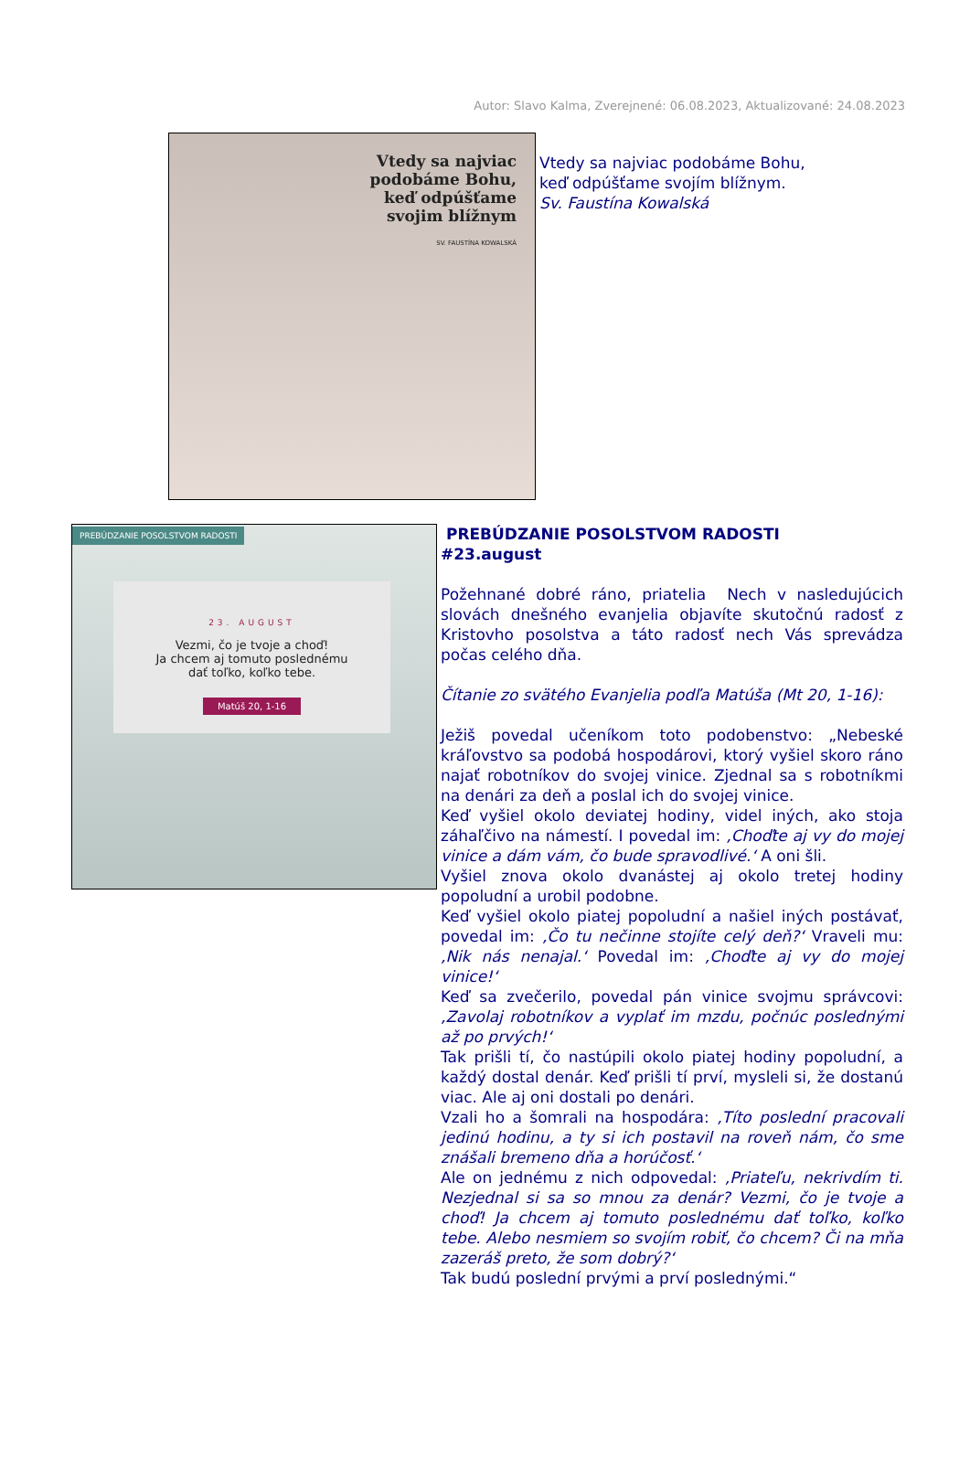Autor: Slavo Kalma, Zverejnené: 06.08.2023, Aktualizované: 24.08.2023
Vtedy sa najviac
podobáme Bohu,
keď odpúšťame
svojim blížnym
SV. FAUSTÍNA KOWALSKÁ
Vtedy sa najviac podobáme Bohu,
keď odpúšťame svojím blížnym.
Sv. Faustína Kowalská
PREBÚDZANIE POSOLSTVOM RADOSTI
23. AUGUST
Vezmi, čo je tvoje a choď!
Ja chcem aj tomuto poslednému
dať toľko, koľko tebe.
Matúš 20, 1-16
PREBÚDZANIE POSOLSTVOM RADOSTI
#23.august
Požehnané dobré ráno, priatelia Nech v nasledujúcich slovách dnešného evanjelia objavíte skutočnú radosť z Kristovho posolstva a táto radosť nech Vás sprevádza počas celého dňa.
Čítanie zo svätého Evanjelia podľa Matúša (Mt 20, 1-16):
Ježiš povedal učeníkom toto podobenstvo: „Nebeské kráľovstvo sa podobá hospodárovi, ktorý vyšiel skoro ráno najať robotníkov do svojej vinice. Zjednal sa s robotníkmi na denári za deň a poslal ich do svojej vinice.
Keď vyšiel okolo deviatej hodiny, videl iných, ako stoja záhaľčivo na námestí. I povedal im: ‚Choďte aj vy do mojej vinice a dám vám, čo bude spravodlivé.‘ A oni šli.
Vyšiel znova okolo dvanástej aj okolo tretej hodiny popoludní a urobil podobne.
Keď vyšiel okolo piatej popoludní a našiel iných postávať, povedal im: ‚Čo tu nečinne stojíte celý deň?‘ Vraveli mu: ‚Nik nás nenajal.‘ Povedal im: ‚Choďte aj vy do mojej vinice!‘
Keď sa zvečerilo, povedal pán vinice svojmu správcovi: ‚Zavolaj robotníkov a vyplať im mzdu, počnúc poslednými až po prvých!‘
Tak prišli tí, čo nastúpili okolo piatej hodiny popoludní, a každý dostal denár. Keď prišli tí prví, mysleli si, že dostanú viac. Ale aj oni dostali po denári.
Vzali ho a šomrali na hospodára: ‚Títo poslední pracovali jedinú hodinu, a ty si ich postavil na roveň nám, čo sme znášali bremeno dňa a horúčosť.‘
Ale on jednému z nich odpovedal: ‚Priateľu, nekrivdím ti. Nezjednal si sa so mnou za denár? Vezmi, čo je tvoje a choď! Ja chcem aj tomuto poslednému dať toľko, koľko tebe. Alebo nesmiem so svojím robiť, čo chcem? Či na mňa zazeráš preto, že som dobrý?‘
Tak budú poslední prvými a prví poslednými.“